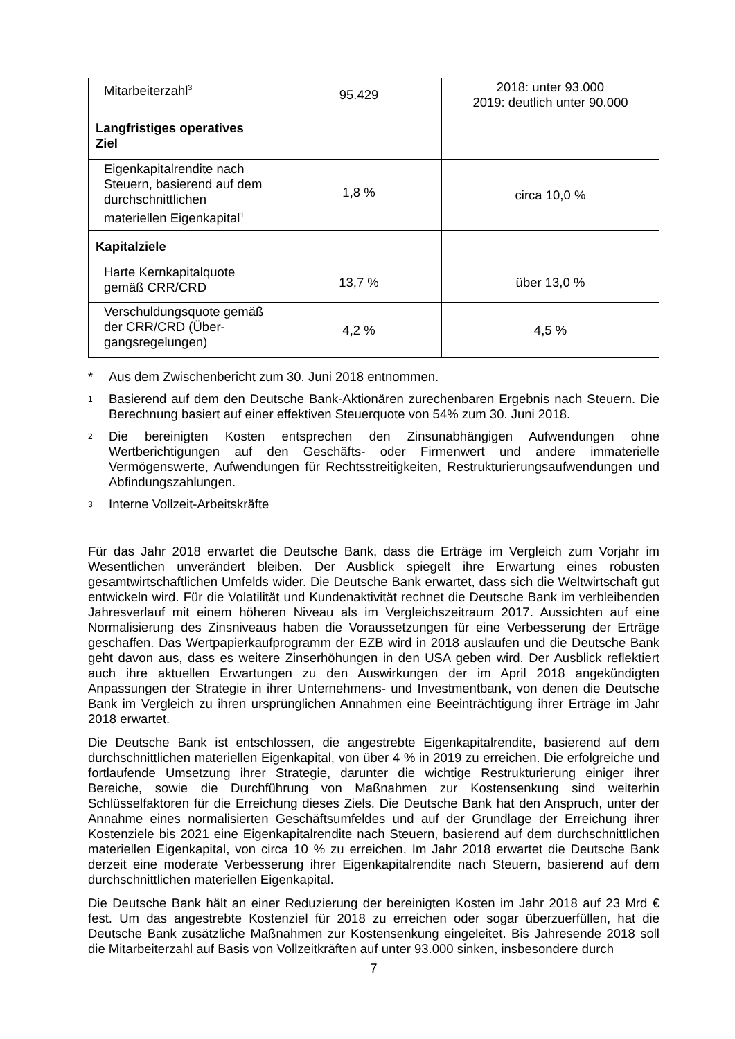| Mitarbeiterzahl<sup>3</sup> | 95.429 | 2018: unter 93.000 2019: deutlich unter 90.000 |
| Langfristiges operatives Ziel | | |
| Eigenkapitalrendite nach Steuern, basierend auf dem durchschnittlichen materiellen Eigenkapital<sup>1</sup> | 1,8 % | circa 10,0 % |
| Kapitalziele | | |
| Harte Kernkapitalquote gemäß CRR/CRD | 13,7 % | über 13,0 % |
| Verschuldungsquote ge­mäß der CRR/CRD (Über­gangsregelungen) | 4,2 % | 4,5 % |
* Aus dem Zwischenbericht zum 30. Juni 2018 entnommen.
1 Basierend auf dem den Deutsche Bank-Aktionären zurechenbaren Ergebnis nach Steuern. Die Berechnung basiert auf einer effektiven Steuerquote von 54% zum 30. Juni 2018.
2 Die bereinigten Kosten entsprechen den Zinsunabhängigen Aufwendungen ohne Wertberichtigungen auf den Geschäfts- oder Firmenwert und andere immaterielle Vermögenswerte, Aufwendungen für Rechtsstreitigkeiten, Restrukturierungsaufwendungen und Abfindungszahlungen.
3 Interne Vollzeit-Arbeitskräfte
Für das Jahr 2018 erwartet die Deutsche Bank, dass die Erträge im Vergleich zum Vorjahr im Wesentlichen unverändert bleiben. Der Ausblick spiegelt ihre Erwartung eines robusten gesamtwirtschaftlichen Umfelds wider. Die Deutsche Bank erwartet, dass sich die Weltwirtschaft gut entwickeln wird. Für die Volatilität und Kundenaktivität rechnet die Deutsche Bank im verbleibenden Jahresverlauf mit einem höheren Niveau als im Vergleichszeitraum 2017. Aussichten auf eine Normalisierung des Zinsniveaus haben die Voraussetzungen für eine Verbesserung der Erträge geschaffen. Das Wertpapierkaufprogramm der EZB wird in 2018 auslaufen und die Deutsche Bank geht davon aus, dass es weitere Zinserhöhungen in den USA geben wird. Der Ausblick reflektiert auch ihre aktuellen Erwartungen zu den Auswirkungen der im April 2018 angekündigten Anpassungen der Strategie in ihrer Unternehmens- und Investmentbank, von denen die Deutsche Bank im Vergleich zu ihren ursprünglichen Annahmen eine Beeinträchtigung ihrer Erträge im Jahr 2018 erwartet.
Die Deutsche Bank ist entschlossen, die angestrebte Eigenkapitalrendite, basierend auf dem durchschnittlichen materiellen Eigenkapital, von über 4 % in 2019 zu erreichen. Die erfolgreiche und fortlaufende Umsetzung ihrer Strategie, darunter die wichtige Restrukturierung einiger ihrer Bereiche, sowie die Durchführung von Maßnahmen zur Kostensenkung sind weiterhin Schlüsselfaktoren für die Erreichung dieses Ziels. Die Deutsche Bank hat den Anspruch, unter der Annahme eines normalisierten Geschäftsumfeldes und auf der Grundlage der Erreichung ihrer Kostenziele bis 2021 eine Eigenkapitalrendite nach Steuern, basierend auf dem durchschnittlichen materiellen Eigenkapital, von circa 10 % zu erreichen. Im Jahr 2018 erwartet die Deutsche Bank derzeit eine moderate Verbesserung ihrer Eigenkapitalrendite nach Steuern, basierend auf dem durchschnittlichen materiellen Eigenkapital.
Die Deutsche Bank hält an einer Reduzierung der bereinigten Kosten im Jahr 2018 auf 23 Mrd € fest. Um das angestrebte Kostenziel für 2018 zu erreichen oder sogar überzuerfüllen, hat die Deutsche Bank zusätzliche Maßnahmen zur Kostensenkung eingeleitet. Bis Jahresende 2018 soll die Mitarbeiterzahl auf Basis von Vollzeitkräften auf unter 93.000 sinken, insbesondere durch
7